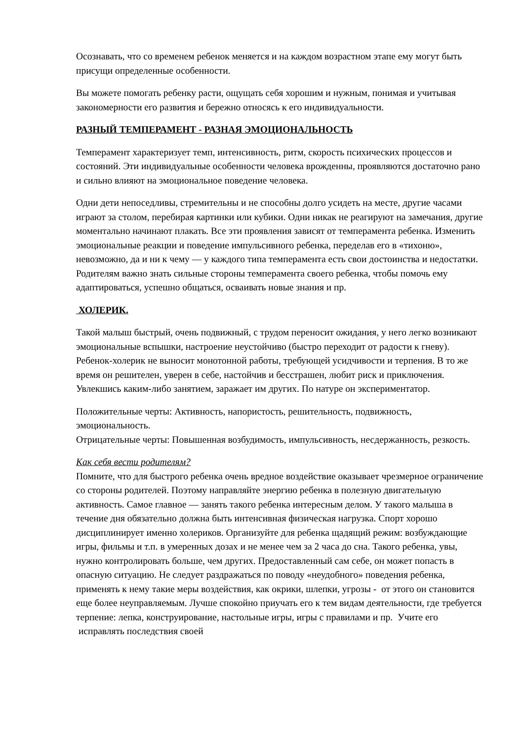Осознавать, что со временем ребенок меняется и на каждом возрастном этапе ему могут быть присущи определенные особенности.
Вы можете помогать ребенку расти, ощущать себя хорошим и нужным, понимая и учитывая закономерности его развития и бережно относясь к его индивидуальности.
РАЗНЫЙ ТЕМПЕРАМЕНТ - РАЗНАЯ ЭМОЦИОНАЛЬНОСТЬ
Темперамент характеризует темп, интенсивность, ритм, скорость психических процессов и состояний. Эти индивидуальные особенности человека врожденны, проявляются достаточно рано и сильно влияют на эмоциональное поведение человека.
Одни дети непоседливы, стремительны и не способны долго усидеть на месте, другие часами играют за столом, перебирая картинки или кубики. Одни никак не реагируют на замечания, другие моментально начинают плакать. Все эти проявления зависят от темперамента ребенка. Изменить эмоциональные реакции и поведение импульсивного ребенка, переделав его в «тихоню», невозможно, да и ни к чему — у каждого типа темперамента есть свои достоинства и недостатки. Родителям важно знать сильные стороны темперамента своего ребенка, чтобы помочь ему адаптироваться, успешно общаться, осваивать новые знания и пр.
ХОЛЕРИК.
Такой малыш быстрый, очень подвижный, с трудом переносит ожидания, у него легко возникают эмоциональные вспышки, настроение неустойчиво (быстро переходит от радости к гневу). Ребенок-холерик не выносит монотонной работы, требующей усидчивости и терпения. В то же время он решителен, уверен в себе, настойчив и бесстрашен, любит риск и приключения. Увлекшись каким-либо занятием, заражает им других. По натуре он экспериментатор.
Положительные черты: Активность, напористость, решительность, подвижность, эмоциональность.
Отрицательные черты: Повышенная возбудимость, импульсивность, несдержанность, резкость.
Как себя вести родителям?
Помните, что для быстрого ребенка очень вредное воздействие оказывает чрезмерное ограничение со стороны родителей. Поэтому направляйте энергию ребенка в полезную двигательную активность. Самое главное — занять такого ребенка интересным делом. У такого малыша в течение дня обязательно должна быть интенсивная физическая нагрузка. Спорт хорошо дисциплинирует именно холериков. Организуйте для ребенка щадящий режим: возбуждающие игры, фильмы и т.п. в умеренных дозах и не менее чем за 2 часа до сна. Такого ребенка, увы, нужно контролировать больше, чем других. Предоставленный сам себе, он может попасть в опасную ситуацию. Не следует раздражаться по поводу «неудобного» поведения ребенка, применять к нему такие меры воздействия, как окрики, шлепки, угрозы - от этого он становится еще более неуправляемым. Лучше спокойно приучать его к тем видам деятельности, где требуется терпение: лепка, конструирование, настольные игры, игры с правилами и пр. Учите его исправлять последствия своей